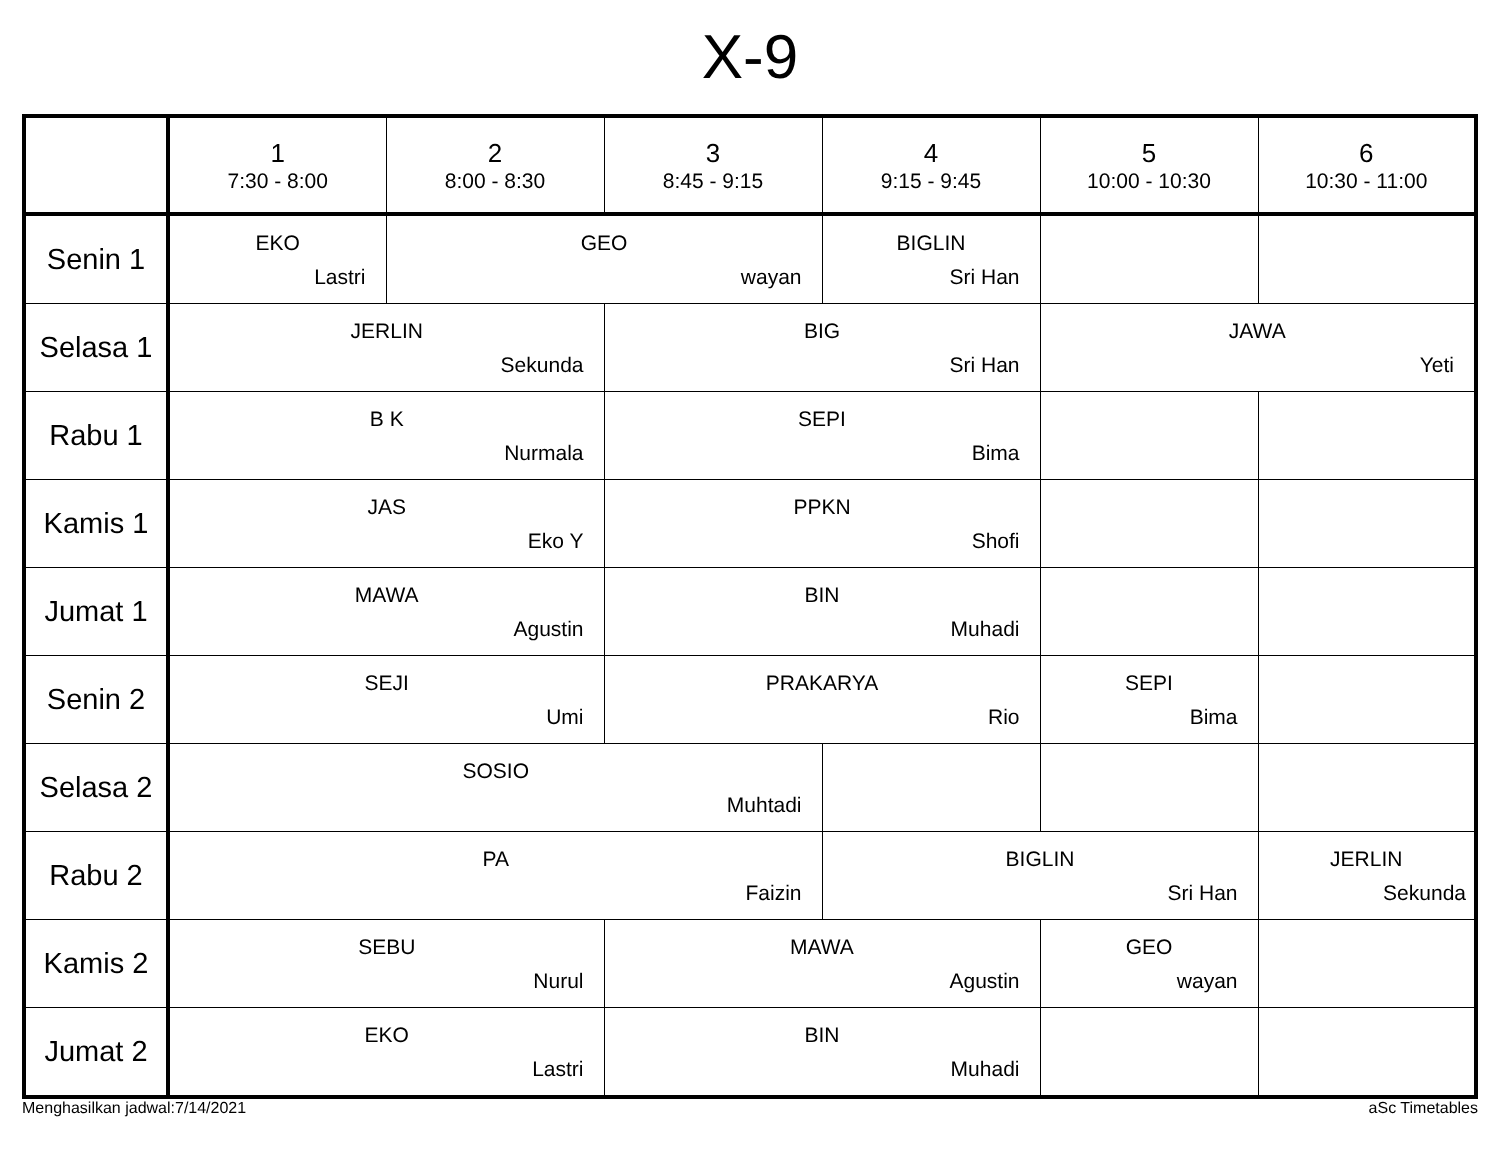X-9
| | 1 7:30 - 8:00 | 2 8:00 - 8:30 | 3 8:45 - 9:15 | 4 9:15 - 9:45 | 5 10:00 - 10:30 | 6 10:30 - 11:00 |
| --- | --- | --- | --- | --- | --- | --- |
| Senin 1 | EKO Lastri | GEO wayan | | BIGLIN Sri Han | | |
| Selasa 1 | JERLIN Sekunda | | BIG Sri Han | | JAWA Yeti | |
| Rabu 1 | B K Nurmala | | SEPI Bima | | | |
| Kamis 1 | JAS Eko Y | | PPKN Shofi | | | |
| Jumat 1 | MAWA Agustin | | BIN Muhadi | | | |
| Senin 2 | SEJI Umi | | PRAKARYA Rio | | SEPI Bima | |
| Selasa 2 | SOSIO Muhtadi | | | | | |
| Rabu 2 | PA Faizin | | | BIGLIN Sri Han | | JERLIN Sekunda |
| Kamis 2 | SEBU Nurul | | MAWA Agustin | | GEO wayan | |
| Jumat 2 | EKO Lastri | | BIN Muhadi | | | |
Menghasilkan jadwal:7/14/2021 aSc Timetables